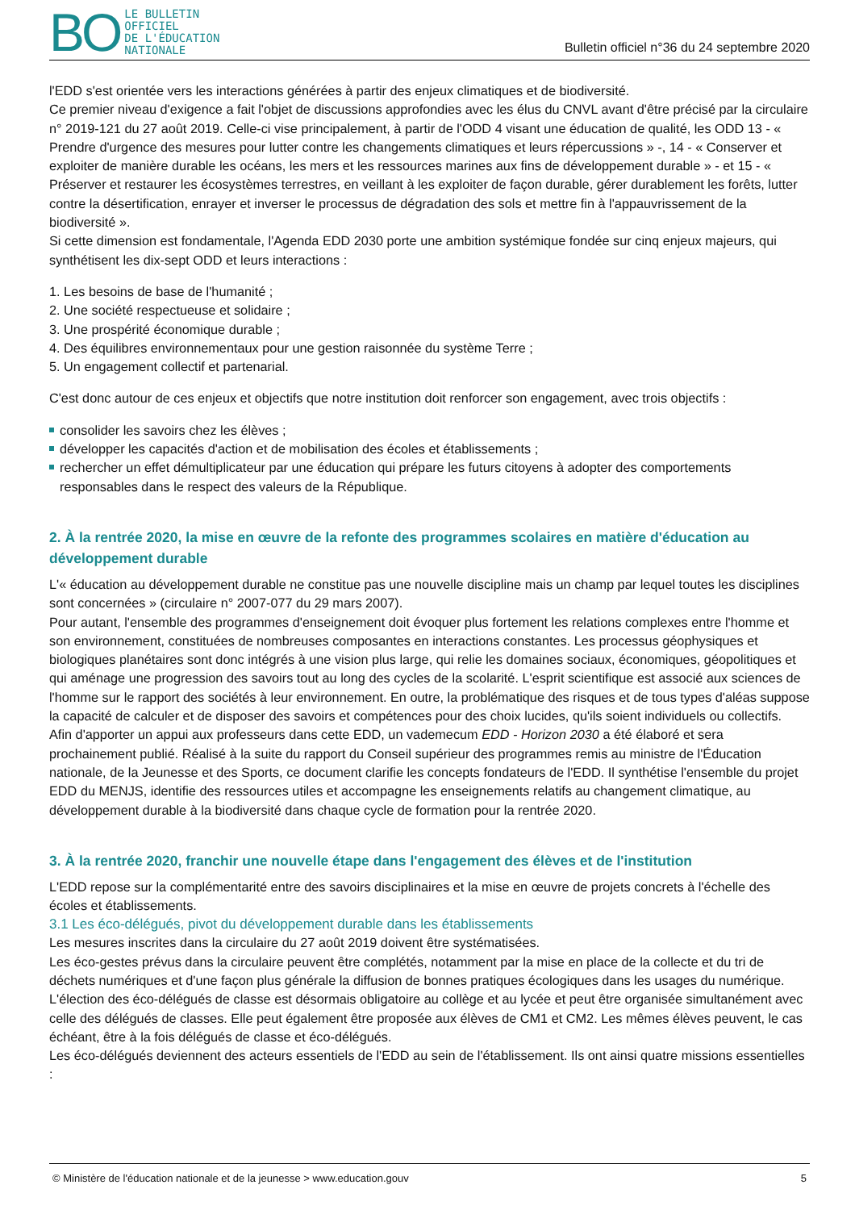BO
LE BULLETIN
OFFICIEL
DE L'ÉDUCATION
NATIONALE
Bulletin officiel n°36 du 24 septembre 2020
l'EDD s'est orientée vers les interactions générées à partir des enjeux climatiques et de biodiversité.
Ce premier niveau d'exigence a fait l'objet de discussions approfondies avec les élus du CNVL avant d'être précisé par la circulaire n° 2019-121 du 27 août 2019. Celle-ci vise principalement, à partir de l'ODD 4 visant une éducation de qualité, les ODD 13 - « Prendre d'urgence des mesures pour lutter contre les changements climatiques et leurs répercussions » -, 14 - « Conserver et exploiter de manière durable les océans, les mers et les ressources marines aux fins de développement durable » - et 15 - « Préserver et restaurer les écosystèmes terrestres, en veillant à les exploiter de façon durable, gérer durablement les forêts, lutter contre la désertification, enrayer et inverser le processus de dégradation des sols et mettre fin à l'appauvrissement de la biodiversité ».
Si cette dimension est fondamentale, l'Agenda EDD 2030 porte une ambition systémique fondée sur cinq enjeux majeurs, qui synthétisent les dix-sept ODD et leurs interactions :
1. Les besoins de base de l'humanité ;
2. Une société respectueuse et solidaire ;
3. Une prospérité économique durable ;
4. Des équilibres environnementaux pour une gestion raisonnée du système Terre ;
5. Un engagement collectif et partenarial.
C'est donc autour de ces enjeux et objectifs que notre institution doit renforcer son engagement, avec trois objectifs :
consolider les savoirs chez les élèves ;
développer les capacités d'action et de mobilisation des écoles et établissements ;
rechercher un effet démultiplicateur par une éducation qui prépare les futurs citoyens à adopter des comportements responsables dans le respect des valeurs de la République.
2. À la rentrée 2020, la mise en œuvre de la refonte des programmes scolaires en matière d'éducation au développement durable
L'« éducation au développement durable ne constitue pas une nouvelle discipline mais un champ par lequel toutes les disciplines sont concernées » (circulaire n° 2007-077 du 29 mars 2007).
Pour autant, l'ensemble des programmes d'enseignement doit évoquer plus fortement les relations complexes entre l'homme et son environnement, constituées de nombreuses composantes en interactions constantes. Les processus géophysiques et biologiques planétaires sont donc intégrés à une vision plus large, qui relie les domaines sociaux, économiques, géopolitiques et qui aménage une progression des savoirs tout au long des cycles de la scolarité. L'esprit scientifique est associé aux sciences de l'homme sur le rapport des sociétés à leur environnement. En outre, la problématique des risques et de tous types d'aléas suppose la capacité de calculer et de disposer des savoirs et compétences pour des choix lucides, qu'ils soient individuels ou collectifs.
Afin d'apporter un appui aux professeurs dans cette EDD, un vademecum EDD - Horizon 2030 a été élaboré et sera prochainement publié. Réalisé à la suite du rapport du Conseil supérieur des programmes remis au ministre de l'Éducation nationale, de la Jeunesse et des Sports, ce document clarifie les concepts fondateurs de l'EDD. Il synthétise l'ensemble du projet EDD du MENJS, identifie des ressources utiles et accompagne les enseignements relatifs au changement climatique, au développement durable à la biodiversité dans chaque cycle de formation pour la rentrée 2020.
3. À la rentrée 2020, franchir une nouvelle étape dans l'engagement des élèves et de l'institution
L'EDD repose sur la complémentarité entre des savoirs disciplinaires et la mise en œuvre de projets concrets à l'échelle des écoles et établissements.
3.1 Les éco-délégués, pivot du développement durable dans les établissements
Les mesures inscrites dans la circulaire du 27 août 2019 doivent être systématisées.
Les éco-gestes prévus dans la circulaire peuvent être complétés, notamment par la mise en place de la collecte et du tri de déchets numériques et d'une façon plus générale la diffusion de bonnes pratiques écologiques dans les usages du numérique.
L'élection des éco-délégués de classe est désormais obligatoire au collège et au lycée et peut être organisée simultanément avec celle des délégués de classes. Elle peut également être proposée aux élèves de CM1 et CM2. Les mêmes élèves peuvent, le cas échéant, être à la fois délégués de classe et éco-délégués.
Les éco-délégués deviennent des acteurs essentiels de l'EDD au sein de l'établissement. Ils ont ainsi quatre missions essentielles :
© Ministère de l'éducation nationale et de la jeunesse > www.education.gouv 5